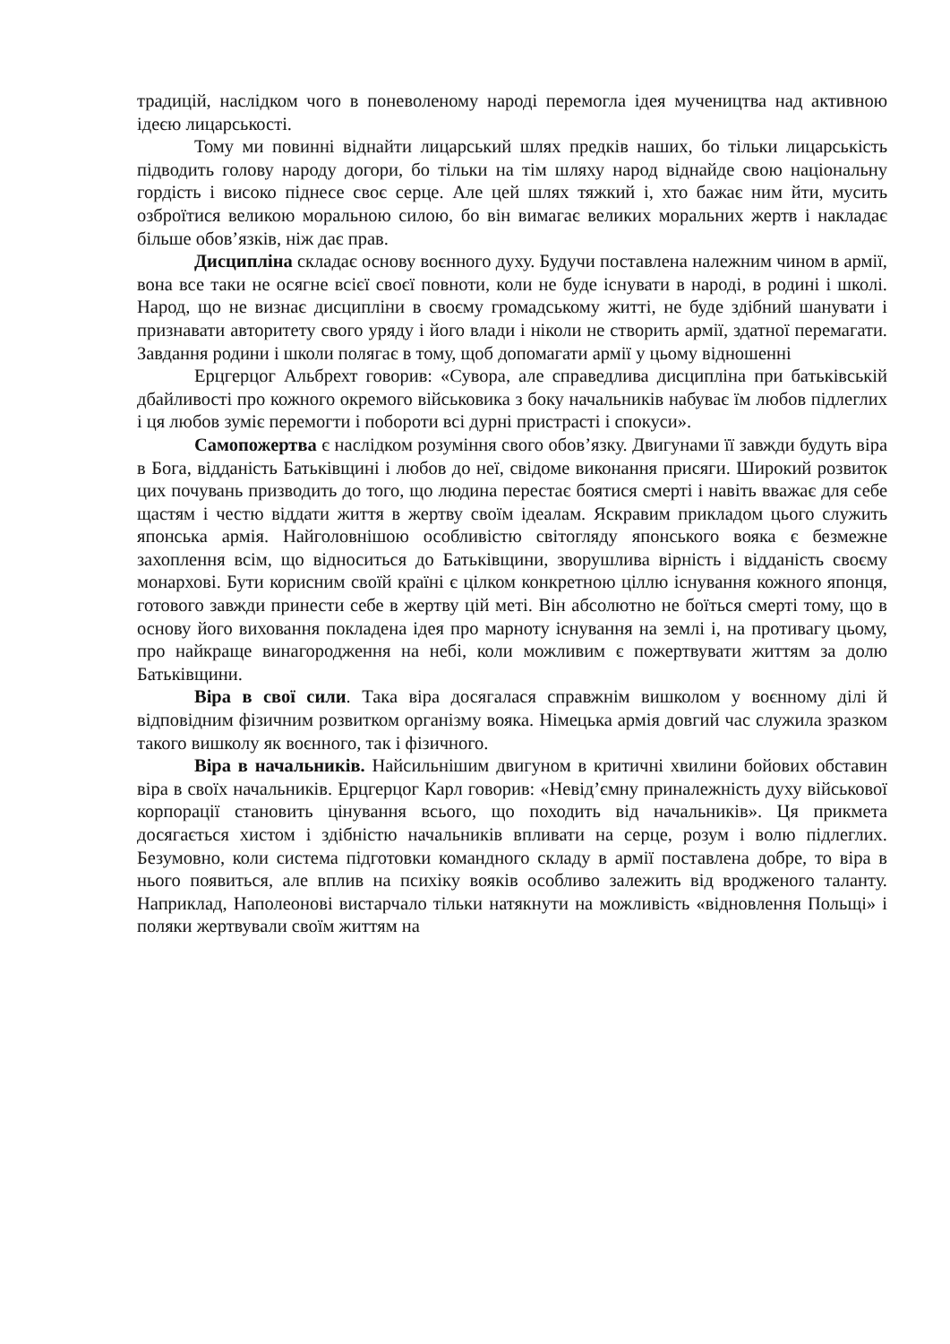традицій, наслідком чого в поневоленому народі перемогла ідея мучеництва над активною ідеєю лицарськості.
Тому ми повинні віднайти лицарський шлях предків наших, бо тільки лицарськість підводить голову народу догори, бо тільки на тім шляху народ віднайде свою національну гордість і високо піднесе своє серце. Але цей шлях тяжкий і, хто бажає ним йти, мусить озброїтися великою моральною силою, бо він вимагає великих моральних жертв і накладає більше обов’язків, ніж дає прав.
Дисципліна складає основу воєнного духу. Будучи поставлена належним чином в армії, вона все таки не осягне всієї своєї повноти, коли не буде існувати в народі, в родині і школі. Народ, що не визнає дисципліни в своєму громадському житті, не буде здібний шанувати і признавати авторитету свого уряду і його влади і ніколи не створить армії, здатної перемагати. Завдання родини і школи полягає в тому, щоб допомагати армії у цьому відношенні
Ерцгерцог Альбрехт говорив: «Сувора, але справедлива дисципліна при батьківській дбайливості про кожного окремого військовика з боку начальників набуває їм любов підлеглих і ця любов зуміє перемогти і побороти всі дурні пристрасті і спокуси».
Самопожертва є наслідком розуміння свого обов’язку. Двигунами її завжди будуть віра в Бога, відданість Батьківщині і любов до неї, свідоме виконання присяги. Широкий розвиток цих почувань призводить до того, що людина перестає боятися смерті і навіть вважає для себе щастям і честю віддати життя в жертву своїм ідеалам. Яскравим прикладом цього служить японська армія. Найголовнішою особливістю світогляду японського вояка є безмежне захоплення всім, що відноситься до Батьківщини, зворушлива вірність і відданість своєму монархові. Бути корисним своїй країні є цілком конкретною ціллю існування кожного японця, готового завжди принести себе в жертву цій меті. Він абсолютно не боїться смерті тому, що в основу його виховання покладена ідея про марноту існування на землі і, на противагу цьому, про найкраще винагородження на небі, коли можливим є пожертвувати життям за долю Батьківщини.
Віра в свої сили. Така віра досягалася справжнім вишколом у воєнному ділі й відповідним фізичним розвитком організму вояка. Німецька армія довгий час служила зразком такого вишколу як воєнного, так і фізичного.
Віра в начальників. Найсильнішим двигуном в критичні хвилини бойових обставин віра в своїх начальників. Ерцгерцог Карл говорив: «Невід’ємну приналежність духу військової корпорації становить цінування всього, що походить від начальників». Ця прикмета досягається хистом і здібністю начальників впливати на серце, розум і волю підлеглих. Безумовно, коли система підготовки командного складу в армії поставлена добре, то віра в нього появиться, але вплив на психіку вояків особливо залежить від вродженого таланту. Наприклад, Наполеонові вистарчало тільки натякнути на можливість «відновлення Польщі» і поляки жертвували своїм життям на